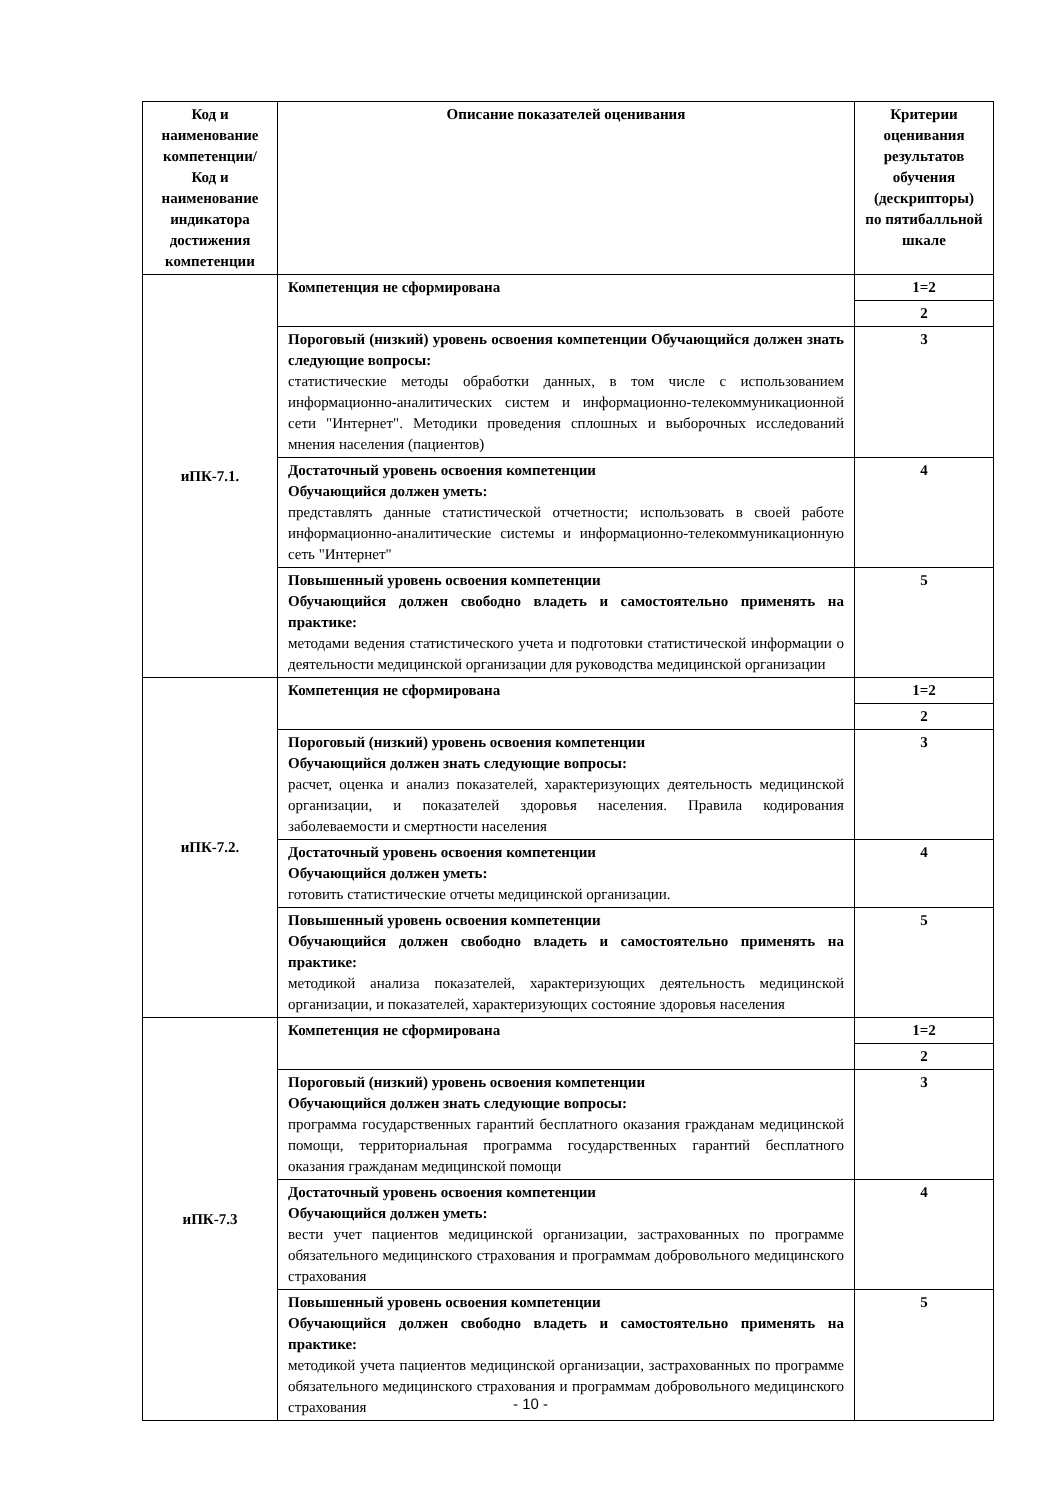| Код и наименование компетенции/ Код и наименование индикатора достижения компетенции | Описание показателей оценивания | Критерии оценивания результатов обучения (дескрипторы) по пятибалльной шкале |
| --- | --- | --- |
| иПК-7.1. | Компетенция не сформирована | 1=2 |
| | | 2 |
| | Пороговый (низкий) уровень освоения компетенции Обучающийся должен знать следующие вопросы: статистические методы обработки данных, в том числе с использованием информационно-аналитических систем и информационно-телекоммуникационной сети "Интернет". Методики проведения сплошных и выборочных исследований мнения населения (пациентов) | 3 |
| | Достаточный уровень освоения компетенции Обучающийся должен уметь: представлять данные статистической отчетности; использовать в своей работе информационно-аналитические системы и информационно-телекоммуникационную сеть "Интернет" | 4 |
| | Повышенный уровень освоения компетенции Обучающийся должен свободно владеть и самостоятельно применять на практике: методами ведения статистического учета и подготовки статистической информации о деятельности медицинской организации для руководства медицинской организации | 5 |
| иПК-7.2. | Компетенция не сформирована | 1=2 |
| | | 2 |
| | Пороговый (низкий) уровень освоения компетенции Обучающийся должен знать следующие вопросы: расчет, оценка и анализ показателей, характеризующих деятельность медицинской организации, и показателей здоровья населения. Правила кодирования заболеваемости и смертности населения | 3 |
| | Достаточный уровень освоения компетенции Обучающийся должен уметь: готовить статистические отчеты медицинской организации. | 4 |
| | Повышенный уровень освоения компетенции Обучающийся должен свободно владеть и самостоятельно применять на практике: методикой анализа показателей, характеризующих деятельность медицинской организации, и показателей, характеризующих состояние здоровья населения | 5 |
| иПК-7.3 | Компетенция не сформирована | 1=2 |
| | | 2 |
| | Пороговый (низкий) уровень освоения компетенции Обучающийся должен знать следующие вопросы: программа государственных гарантий бесплатного оказания гражданам медицинской помощи, территориальная программа государственных гарантий бесплатного оказания гражданам медицинской помощи | 3 |
| | Достаточный уровень освоения компетенции Обучающийся должен уметь: вести учет пациентов медицинской организации, застрахованных по программе обязательного медицинского страхования и программам добровольного медицинского страхования | 4 |
| | Повышенный уровень освоения компетенции Обучающийся должен свободно владеть и самостоятельно применять на практике: методикой учета пациентов медицинской организации, застрахованных по программе обязательного медицинского страхования и программам добровольного медицинского страхования | 5 |
- 10 -